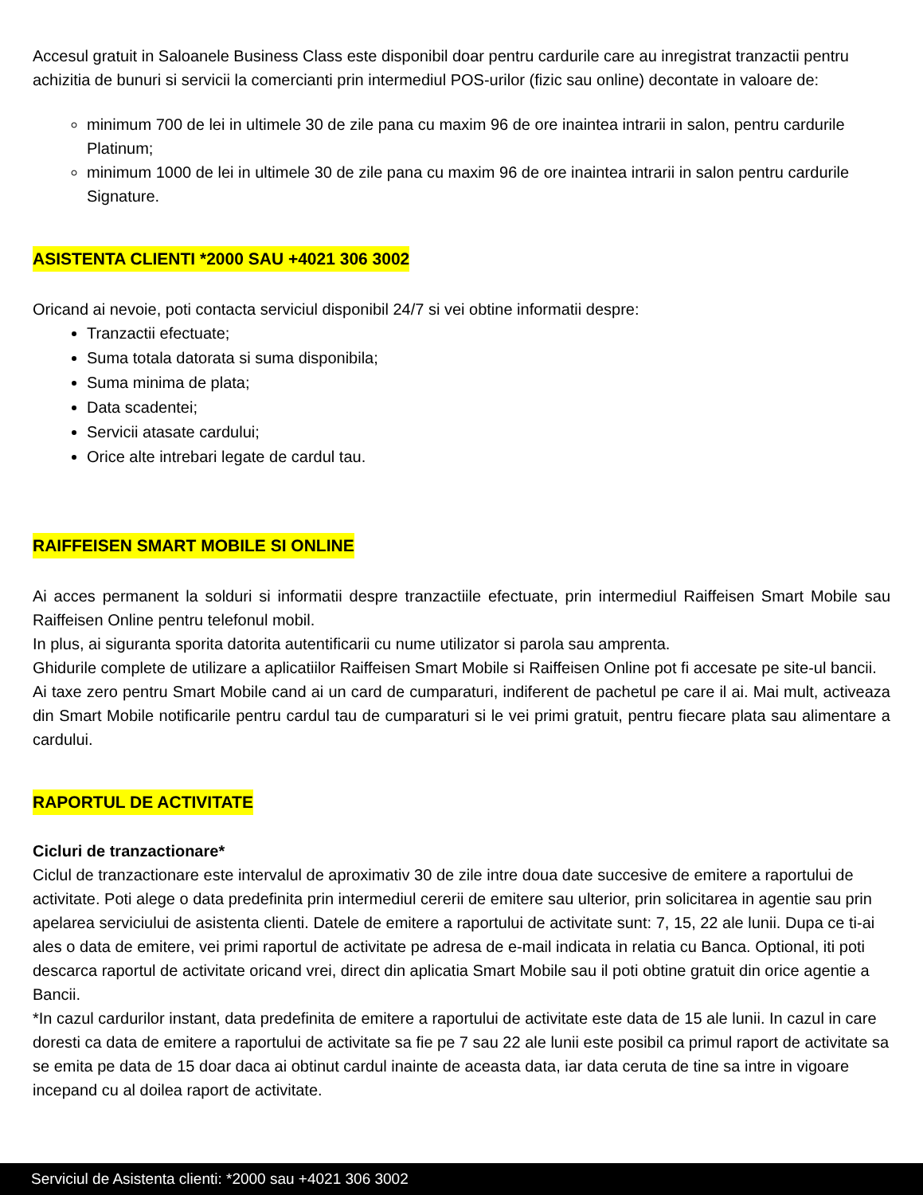Accesul gratuit in Saloanele Business Class este disponibil doar pentru cardurile care au inregistrat tranzactii pentru achizitia de bunuri si servicii la comercianti prin intermediul POS-urilor (fizic sau online) decontate in valoare de:
minimum 700 de lei in ultimele 30 de zile pana cu maxim 96 de ore inaintea intrarii in salon, pentru cardurile Platinum;
minimum 1000 de lei in ultimele 30 de zile pana cu maxim 96 de ore inaintea intrarii in salon pentru cardurile Signature.
ASISTENTA CLIENTI *2000 SAU +4021 306 3002
Oricand ai nevoie, poti contacta serviciul disponibil 24/7 si vei obtine informatii despre:
Tranzactii efectuate;
Suma totala datorata si suma disponibila;
Suma minima de plata;
Data scadentei;
Servicii atasate cardului;
Orice alte intrebari legate de cardul tau.
RAIFFEISEN SMART MOBILE SI ONLINE
Ai acces permanent la solduri si informatii despre tranzactiile efectuate, prin intermediul Raiffeisen Smart Mobile sau Raiffeisen Online pentru telefonul mobil.
In plus, ai siguranta sporita datorita autentificarii cu nume utilizator si parola sau amprenta.
Ghidurile complete de utilizare a aplicatiilor Raiffeisen Smart Mobile si Raiffeisen Online pot fi accesate pe site-ul bancii.
Ai taxe zero pentru Smart Mobile cand ai un card de cumparaturi, indiferent de pachetul pe care il ai. Mai mult, activeaza din Smart Mobile notificarile pentru cardul tau de cumparaturi si le vei primi gratuit, pentru fiecare plata sau alimentare a cardului.
RAPORTUL DE ACTIVITATE
Cicluri de tranzactionare*
Ciclul de tranzactionare este intervalul de aproximativ 30 de zile intre doua date succesive de emitere a raportului de activitate. Poti alege o data predefinita prin intermediul cererii de emitere sau ulterior, prin solicitarea in agentie sau prin apelarea serviciului de asistenta clienti. Datele de emitere a raportului de activitate sunt: 7, 15, 22 ale lunii. Dupa ce ti-ai ales o data de emitere, vei primi raportul de activitate pe adresa de e-mail indicata in relatia cu Banca. Optional, iti poti descarca raportul de activitate oricand vrei, direct din aplicatia Smart Mobile sau il poti obtine gratuit din orice agentie a Bancii.
*In cazul cardurilor instant, data predefinita de emitere a raportului de activitate este data de 15 ale lunii. In cazul in care doresti ca data de emitere a raportului de activitate sa fie pe 7 sau 22 ale lunii este posibil ca primul raport de activitate sa se emita pe data de 15 doar daca ai obtinut cardul inainte de aceasta data, iar data ceruta de tine sa intre in vigoare incepand cu al doilea raport de activitate.
Serviciul de Asistenta clienti: *2000 sau +4021 306 3002